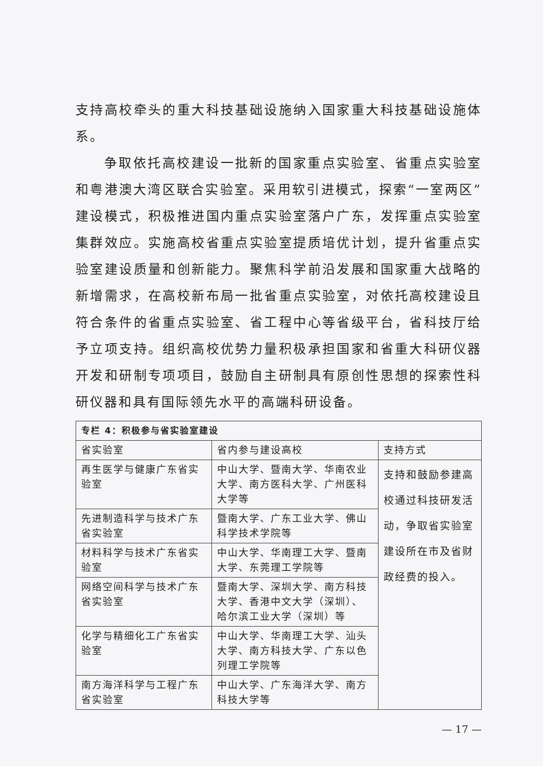支持高校牵头的重大科技基础设施纳入国家重大科技基础设施体系。
争取依托高校建设一批新的国家重点实验室、省重点实验室和粤港澳大湾区联合实验室。采用软引进模式，探索“一室两区”建设模式，积极推进国内重点实验室落户广东，发挥重点实验室集群效应。实施高校省重点实验室提质培优计划，提升省重点实验室建设质量和创新能力。聚焦科学前沿发展和国家重大战略的新增需求，在高校新布局一批省重点实验室，对依托高校建设且符合条件的省重点实验室、省工程中心等省级平台，省科技厅给予立项支持。组织高校优势力量积极承担国家和省重大科研仪器开发和研制专项项目，鼓励自主研制具有原创性思想的探索性科研仪器和具有国际领先水平的高端科研设备。
| 专栏 4：积极参与省实验室建设 | | |
| 省实验室 | 省内参与建设高校 | 支持方式 |
| 再生医学与健康广东省实验室 | 中山大学、暨南大学、华南农业大学、南方医科大学、广州医科大学等 | 支持和鼓励参建高校通过科技研发活动，争取省实验室建设所在市及省财政经费的投入。 |
| 先进制造科学与技术广东省实验室 | 暨南大学、广东工业大学、佛山科学技术学院等 | |
| 材料科学与技术广东省实验室 | 中山大学、华南理工大学、暨南大学、东莞理工学院等 | |
| 网络空间科学与技术广东省实验室 | 暨南大学、深圳大学、南方科技大学、香港中文大学（深圳）、哈尔滨工业大学（深圳）等 | |
| 化学与精细化工广东省实验室 | 中山大学、华南理工大学、汕头大学、南方科技大学、广东以色列理工学院等 | |
| 南方海洋科学与工程广东省实验室 | 中山大学、广东海洋大学、南方科技大学等 | |
— 17 —